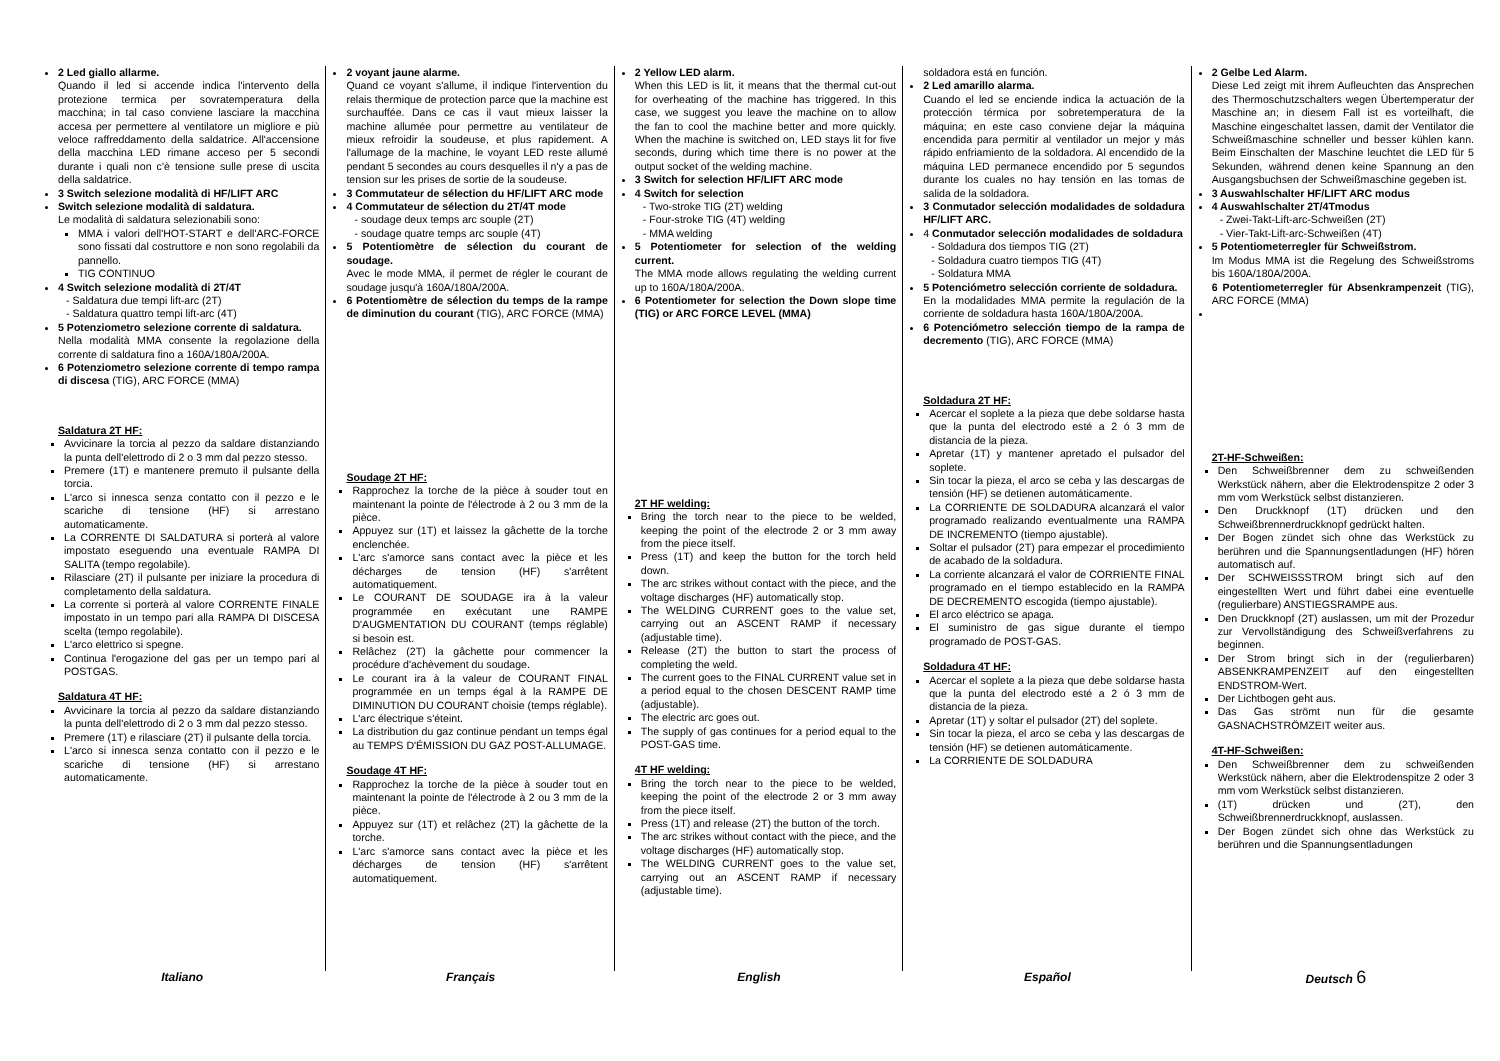2 Led giallo allarme.
Quando il led si accende indica l'intervento della protezione termica per sovratemperatura della macchina; in tal caso conviene lasciare la macchina accesa per permettere al ventilatore un migliore e più veloce raffreddamento della saldatrice. All'accensione della macchina LED rimane acceso per 5 secondi durante i quali non c'è tensione sulle prese di uscita della saldatrice.
3 Switch selezione modalità di HF/LIFT ARC
Switch selezione modalità di saldatura.
Le modalità di saldatura selezionabili sono:
MMA i valori dell'HOT-START e dell'ARC-FORCE sono fissati dal costruttore e non sono regolabili da pannello.
TIG CONTINUO
4 Switch selezione modalità di 2T/4T
- Saldatura due tempi lift-arc (2T)
- Saldatura quattro tempi lift-arc (4T)
5 Potenziometro selezione corrente di saldatura.
Nella modalità MMA consente la regolazione della corrente di saldatura fino a 160A/180A/200A.
6 Potenziometro selezione corrente di tempo rampa di discesa (TIG), ARC FORCE (MMA)
Saldatura 2T HF:
Avvicinare la torcia al pezzo da saldare distanziando la punta dell'elettrodo di 2 o 3 mm dal pezzo stesso.
Premere (1T) e mantenere premuto il pulsante della torcia.
L'arco si innesca senza contatto con il pezzo e le scariche di tensione (HF) si arrestano automaticamente.
La CORRENTE DI SALDATURA si porterà al valore impostato eseguendo una eventuale RAMPA DI SALITA (tempo regolabile).
Rilasciare (2T) il pulsante per iniziare la procedura di completamento della saldatura.
La corrente si porterà al valore CORRENTE FINALE impostato in un tempo pari alla RAMPA DI DISCESA scelta (tempo regolabile).
L'arco elettrico si spegne.
Continua l'erogazione del gas per un tempo pari al POSTGAS.
Saldatura 4T HF:
Avvicinare la torcia al pezzo da saldare distanziando la punta dell'elettrodo di 2 o 3 mm dal pezzo stesso.
Premere (1T) e rilasciare (2T) il pulsante della torcia.
L'arco si innesca senza contatto con il pezzo e le scariche di tensione (HF) si arrestano automaticamente.
2 voyant jaune alarme.
Quand ce voyant s'allume, il indique l'intervention du relais thermique de protection parce que la machine est surchauffée. Dans ce cas il vaut mieux laisser la machine allumée pour permettre au ventilateur de mieux refroidir la soudeuse, et plus rapidement. A l'allumage de la machine, le voyant LED reste allumé pendant 5 secondes au cours desquelles il n'y a pas de tension sur les prises de sortie de la soudeuse.
3 Commutateur de sélection du HF/LIFT ARC mode
4 Commutateur de sélection du 2T/4T mode
- soudage deux temps arc souple (2T)
- soudage quatre temps arc souple (4T)
5 Potentiomètre de sélection du courant de soudage.
Avec le mode MMA, il permet de régler le courant de soudage jusqu'à 160A/180A/200A.
6 Potentiomètre de sélection du temps de la rampe de diminution du courant (TIG), ARC FORCE (MMA)
Soudage 2T HF:
Rapprochez la torche de la pièce à souder tout en maintenant la pointe de l'électrode à 2 ou 3 mm de la pièce.
Appuyez sur (1T) et laissez la gâchette de la torche enclenchée.
L'arc s'amorce sans contact avec la pièce et les décharges de tension (HF) s'arrêtent automatiquement.
Le COURANT DE SOUDAGE ira à la valeur programmée en exécutant une RAMPE D'AUGMENTATION DU COURANT (temps réglable) si besoin est.
Relâchez (2T) la gâchette pour commencer la procédure d'achèvement du soudage.
Le courant ira à la valeur de COURANT FINAL programmée en un temps égal à la RAMPE DE DIMINUTION DU COURANT choisie (temps réglable).
L'arc électrique s'éteint.
La distribution du gaz continue pendant un temps égal au TEMPS D'ÉMISSION DU GAZ POST-ALLUMAGE.
Soudage 4T HF:
Rapprochez la torche de la pièce à souder tout en maintenant la pointe de l'électrode à 2 ou 3 mm de la pièce.
Appuyez sur (1T) et relâchez (2T) la gâchette de la torche.
L'arc s'amorce sans contact avec la pièce et les décharges de tension (HF) s'arrêtent automatiquement.
2 Yellow LED alarm.
When this LED is lit, it means that the thermal cut-out for overheating of the machine has triggered. In this case, we suggest you leave the machine on to allow the fan to cool the machine better and more quickly. When the machine is switched on, LED stays lit for five seconds, during which time there is no power at the output socket of the welding machine.
3 Switch for selection HF/LIFT ARC mode
4 Switch for selection
- Two-stroke TIG (2T) welding
- Four-stroke TIG (4T) welding
- MMA welding
5 Potentiometer for selection of the welding current.
The MMA mode allows regulating the welding current up to 160A/180A/200A.
6 Potentiometer for selection the Down slope time (TIG) or ARC FORCE LEVEL (MMA)
2T HF welding:
Bring the torch near to the piece to be welded, keeping the point of the electrode 2 or 3 mm away from the piece itself.
Press (1T) and keep the button for the torch held down.
The arc strikes without contact with the piece, and the voltage discharges (HF) automatically stop.
The WELDING CURRENT goes to the value set, carrying out an ASCENT RAMP if necessary (adjustable time).
Release (2T) the button to start the process of completing the weld.
The current goes to the FINAL CURRENT value set in a period equal to the chosen DESCENT RAMP time (adjustable).
The electric arc goes out.
The supply of gas continues for a period equal to the POST-GAS time.
4T HF welding:
Bring the torch near to the piece to be welded, keeping the point of the electrode 2 or 3 mm away from the piece itself.
Press (1T) and release (2T) the button of the torch.
The arc strikes without contact with the piece, and the voltage discharges (HF) automatically stop.
The WELDING CURRENT goes to the value set, carrying out an ASCENT RAMP if necessary (adjustable time).
soldadora está en función.
2 Led amarillo alarma.
Cuando el led se enciende indica la actuación de la protección térmica por sobretemperatura de la máquina; en este caso conviene dejar la máquina encendida para permitir al ventilador un mejor y más rápido enfriamiento de la soldadora. Al encendido de la máquina LED permanece encendido por 5 segundos durante los cuales no hay tensión en las tomas de salida de la soldadora.
3 Conmutador selección modalidades de soldadura HF/LIFT ARC.
4 Conmutador selección modalidades de soldadura
- Soldadura dos tiempos TIG (2T)
- Soldadura cuatro tiempos TIG (4T)
- Soldatura MMA
5 Potenciómetro selección corriente de soldadura.
En la modalidades MMA permite la regulación de la corriente de soldadura hasta 160A/180A/200A.
6 Potenciómetro selección tiempo de la rampa de decremento (TIG), ARC FORCE (MMA)
Soldadura 2T HF:
Acercar el soplete a la pieza que debe soldarse hasta que la punta del electrodo esté a 2 ó 3 mm de distancia de la pieza.
Apretar (1T) y mantener apretado el pulsador del soplete.
Sin tocar la pieza, el arco se ceba y las descargas de tensión (HF) se detienen automáticamente.
La CORRIENTE DE SOLDADURA alcanzará el valor programado realizando eventualmente una RAMPA DE INCREMENTO (tiempo ajustable).
Soltar el pulsador (2T) para empezar el procedimiento de acabado de la soldadura.
La corriente alcanzará el valor de CORRIENTE FINAL programado en el tiempo establecido en la RAMPA DE DECREMENTO escogida (tiempo ajustable).
El arco eléctrico se apaga.
El suministro de gas sigue durante el tiempo programado de POST-GAS.
Soldadura 4T HF:
Acercar el soplete a la pieza que debe soldarse hasta que la punta del electrodo esté a 2 ó 3 mm de distancia de la pieza.
Apretar (1T) y soltar el pulsador (2T) del soplete.
Sin tocar la pieza, el arco se ceba y las descargas de tensión (HF) se detienen automáticamente.
La CORRIENTE DE SOLDADURA
2 Gelbe Led Alarm.
Diese Led zeigt mit ihrem Aufleuchten das Ansprechen des Thermoschutzschalters wegen Übertemperatur der Maschine an; in diesem Fall ist es vorteilhaft, die Maschine eingeschaltet lassen, damit der Ventilator die Schweißmaschine schneller und besser kühlen kann. Beim Einschalten der Maschine leuchtet die LED für 5 Sekunden, während denen keine Spannung an den Ausgangsbuchsen der Schweißmaschine gegeben ist.
3 Auswahlschalter HF/LIFT ARC modus
4 Auswahlschalter 2T/4Tmodus
- Zwei-Takt-Lift-arc-Schweißen (2T)
- Vier-Takt-Lift-arc-Schweißen (4T)
5 Potentiometerregler für Schweißstrom.
Im Modus MMA ist die Regelung des Schweißstroms bis 160A/180A/200A.
6 Potentiometerregler für Absenkrampenzeit (TIG), ARC FORCE (MMA)
2T-HF-Schweißen:
Den Schweißbrenner dem zu schweißenden Werkstück nähern, aber die Elektrodenspitze 2 oder 3 mm vom Werkstück selbst distanzieren.
Den Druckknopf (1T) drücken und den Schweißbrennerdruckknopf gedrückt halten.
Der Bogen zündet sich ohne das Werkstück zu berühren und die Spannungsentladungen (HF) hören automatisch auf.
Der SCHWEISSSTROM bringt sich auf den eingestellten Wert und führt dabei eine eventuelle (regulierbare) ANSTIEGSRAMPE aus.
Den Druckknopf (2T) auslassen, um mit der Prozedur zur Vervollständigung des Schweißverfahrens zu beginnen.
Der Strom bringt sich in der (regulierbaren) ABSENKRAMPENZEIT auf den eingestellten ENDSTROM-Wert.
Der Lichtbogen geht aus.
Das Gas strömt nun für die gesamte GASNACHSTRÖMZEIT weiter aus.
4T-HF-Schweißen:
Den Schweißbrenner dem zu schweißenden Werkstück nähern, aber die Elektrodenspitze 2 oder 3 mm vom Werkstück selbst distanzieren.
(1T) drücken und (2T), den Schweißbrennerdruckknopf, auslassen.
Der Bogen zündet sich ohne das Werkstück zu berühren und die Spannungsentladungen
Italiano Français English Español Deutsch 6